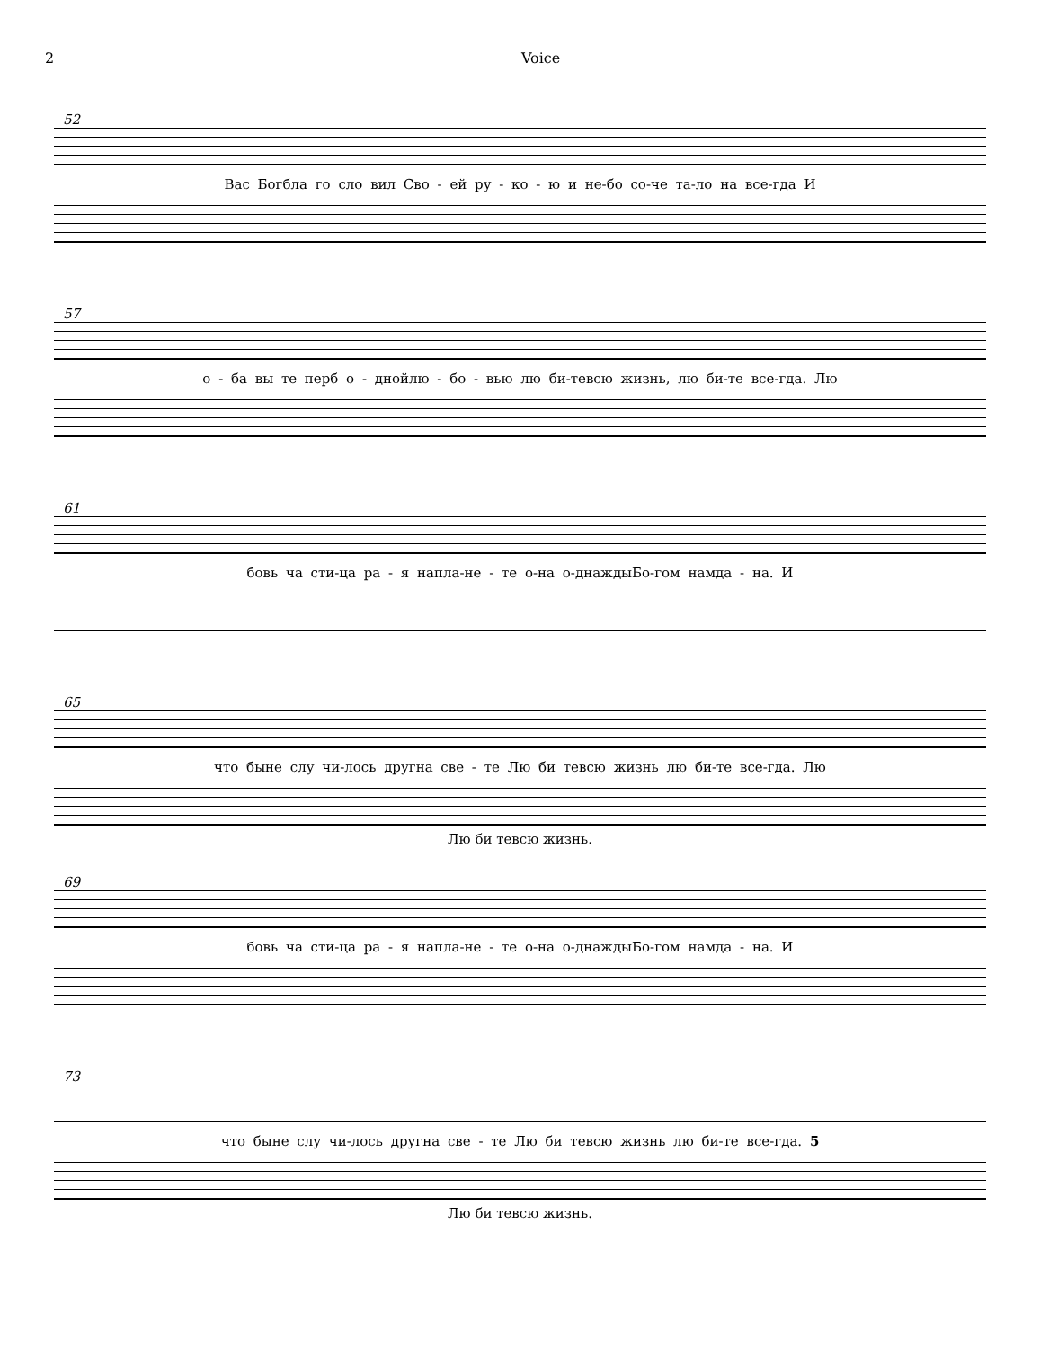2 Voice
52
Вас Богбла го сло вил Сво - ей ру - ко - ю и не-бо со-че та-ло на все-гда И
57
о - ба вы те перб о - днойлю - бо - вью лю би-тевсю жизнь, лю би-те все-гда. Лю
61
бовь ча сти-ца ра - я напла-не - те о-на о-днаждыБо-гом намда - на. И
65
что быне слу чи-лось другна све - те Лю би тевсю жизнь лю би-те все-гда. Лю
Лю би тевсю жизнь.
69
бовь ча сти-ца ра - я напла-не - те о-на о-днаждыБо-гом намда - на. И
73
что быне слу чи-лось другна све - те Лю би тевсю жизнь лю би-те все-гда. 5
Лю би тевсю жизнь.